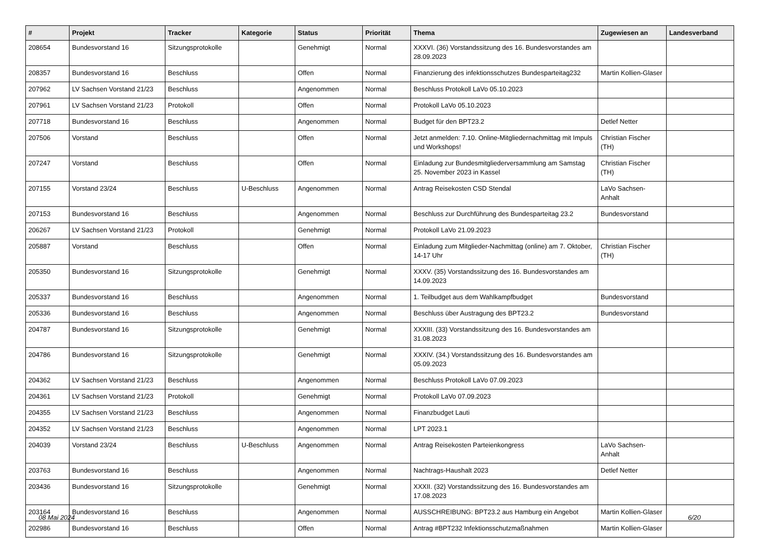| # | Projekt | Tracker | Kategorie | Status | Priorität | Thema | Zugewiesen an | Landesverband |
| --- | --- | --- | --- | --- | --- | --- | --- | --- |
| 208654 | Bundesvorstand 16 | Sitzungsprotokolle | | Genehmigt | Normal | XXXVI. (36) Vorstandssitzung des 16. Bundesvorstandes am 28.09.2023 | | |
| 208357 | Bundesvorstand 16 | Beschluss | | Offen | Normal | Finanzierung des infektionsschutzes Bundesparteitag232 | Martin Kollien-Glaser | |
| 207962 | LV Sachsen Vorstand 21/23 | Beschluss | | Angenommen | Normal | Beschluss Protokoll LaVo 05.10.2023 | | |
| 207961 | LV Sachsen Vorstand 21/23 | Protokoll | | Offen | Normal | Protokoll LaVo 05.10.2023 | | |
| 207718 | Bundesvorstand 16 | Beschluss | | Angenommen | Normal | Budget für den BPT23.2 | Detlef Netter | |
| 207506 | Vorstand | Beschluss | | Offen | Normal | Jetzt anmelden: 7.10. Online-Mitgliedernachmittag mit Impuls und Workshops! | Christian Fischer (TH) | |
| 207247 | Vorstand | Beschluss | | Offen | Normal | Einladung zur Bundesmitgliederversammlung am Samstag 25. November 2023 in Kassel | Christian Fischer (TH) | |
| 207155 | Vorstand 23/24 | Beschluss | U-Beschluss | Angenommen | Normal | Antrag Reisekosten CSD Stendal | LaVo Sachsen-Anhalt | |
| 207153 | Bundesvorstand 16 | Beschluss | | Angenommen | Normal | Beschluss zur Durchführung des Bundesparteitag 23.2 | Bundesvorstand | |
| 206267 | LV Sachsen Vorstand 21/23 | Protokoll | | Genehmigt | Normal | Protokoll LaVo 21.09.2023 | | |
| 205887 | Vorstand | Beschluss | | Offen | Normal | Einladung zum Mitglieder-Nachmittag (online) am 7. Oktober, 14-17 Uhr | Christian Fischer (TH) | |
| 205350 | Bundesvorstand 16 | Sitzungsprotokolle | | Genehmigt | Normal | XXXV. (35) Vorstandssitzung des 16. Bundesvorstandes am 14.09.2023 | | |
| 205337 | Bundesvorstand 16 | Beschluss | | Angenommen | Normal | 1. Teilbudget aus dem Wahlkampfbudget | Bundesvorstand | |
| 205336 | Bundesvorstand 16 | Beschluss | | Angenommen | Normal | Beschluss über Austragung des BPT23.2 | Bundesvorstand | |
| 204787 | Bundesvorstand 16 | Sitzungsprotokolle | | Genehmigt | Normal | XXXIII. (33) Vorstandssitzung des 16. Bundesvorstandes am 31.08.2023 | | |
| 204786 | Bundesvorstand 16 | Sitzungsprotokolle | | Genehmigt | Normal | XXXIV. (34.) Vorstandssitzung des 16. Bundesvorstandes am 05.09.2023 | | |
| 204362 | LV Sachsen Vorstand 21/23 | Beschluss | | Angenommen | Normal | Beschluss Protokoll LaVo 07.09.2023 | | |
| 204361 | LV Sachsen Vorstand 21/23 | Protokoll | | Genehmigt | Normal | Protokoll LaVo 07.09.2023 | | |
| 204355 | LV Sachsen Vorstand 21/23 | Beschluss | | Angenommen | Normal | Finanzbudget Lauti | | |
| 204352 | LV Sachsen Vorstand 21/23 | Beschluss | | Angenommen | Normal | LPT 2023.1 | | |
| 204039 | Vorstand 23/24 | Beschluss | U-Beschluss | Angenommen | Normal | Antrag Reisekosten Parteienkongress | LaVo Sachsen-Anhalt | |
| 203763 | Bundesvorstand 16 | Beschluss | | Angenommen | Normal | Nachtrags-Haushalt 2023 | Detlef Netter | |
| 203436 | Bundesvorstand 16 | Sitzungsprotokolle | | Genehmigt | Normal | XXXII. (32) Vorstandssitzung des 16. Bundesvorstandes am 17.08.2023 | | |
| 203164 | Bundesvorstand 16 | Beschluss | | Angenommen | Normal | AUSSCHREIBUNG: BPT23.2 aus Hamburg ein Angebot | Martin Kollien-Glaser | |
| 202986 | Bundesvorstand 16 | Beschluss | | Offen | Normal | Antrag #BPT232 Infektionsschutzmaßnahmen | Martin Kollien-Glaser | |
08 Mai 2024 6/20